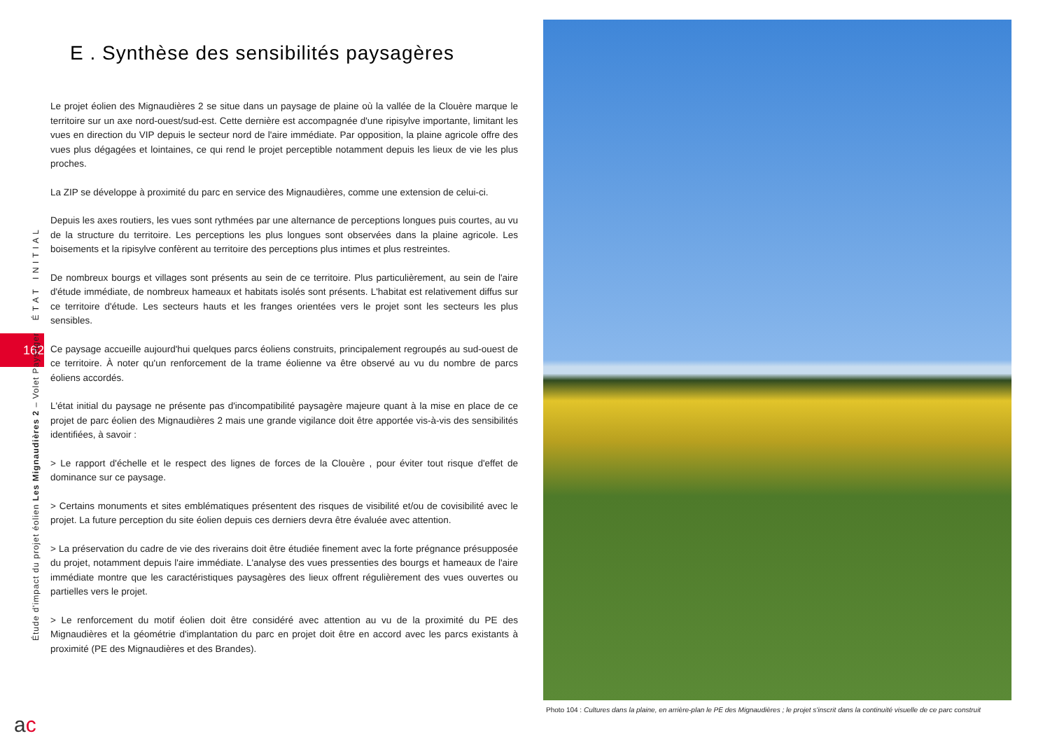E . Synthèse des sensibilités paysagères
Le projet éolien des Mignaudières 2 se situe dans un paysage de plaine où la vallée de la Clouère marque le territoire sur un axe nord-ouest/sud-est. Cette dernière est accompagnée d'une ripisylve importante, limitant les vues en direction du VIP depuis le secteur nord de l'aire immédiate. Par opposition, la plaine agricole offre des vues plus dégagées et lointaines, ce qui rend le projet perceptible notamment depuis les lieux de vie les plus proches.
La ZIP se développe à proximité du parc en service des Mignaudières, comme une extension de celui-ci.
Depuis les axes routiers, les vues sont rythmées par une alternance de perceptions longues puis courtes, au vu de la structure du territoire. Les perceptions les plus longues sont observées dans la plaine agricole. Les boisements et la ripisylve confèrent au territoire des perceptions plus intimes et plus restreintes.
De nombreux bourgs et villages sont présents au sein de ce territoire. Plus particulièrement, au sein de l'aire d'étude immédiate, de nombreux hameaux et habitats isolés sont présents. L'habitat est relativement diffus sur ce territoire d'étude. Les secteurs hauts et les franges orientées vers le projet sont les secteurs les plus sensibles.
Ce paysage accueille aujourd'hui quelques parcs éoliens construits, principalement regroupés au sud-ouest de ce territoire. À noter qu'un renforcement de la trame éolienne va être observé au vu du nombre de parcs éoliens accordés.
L'état initial du paysage ne présente pas d'incompatibilité paysagère majeure quant à la mise en place de ce projet de parc éolien des Mignaudières 2 mais une grande vigilance doit être apportée vis-à-vis des sensibilités identifiées, à savoir :
> Le rapport d'échelle et le respect des lignes de forces de la Clouère , pour éviter tout risque d'effet de dominance sur ce paysage.
> Certains monuments et sites emblématiques présentent des risques de visibilité et/ou de covisibilité avec le projet. La future perception du site éolien depuis ces derniers devra être évaluée avec attention.
> La préservation du cadre de vie des riverains doit être étudiée finement avec la forte prégnance présupposée du projet, notamment depuis l'aire immédiate. L'analyse des vues pressenties des bourgs et hameaux de l'aire immédiate montre que les caractéristiques paysagères des lieux offrent régulièrement des vues ouvertes ou partielles vers le projet.
> Le renforcement du motif éolien doit être considéré avec attention au vu de la proximité du PE des Mignaudières et la géométrie d'implantation du parc en projet doit être en accord avec les parcs existants à proximité (PE des Mignaudières et des Brandes).
162
Étude d'impact du projet éolien Les Mignaudières 2 – Volet Paysager É T A T I N I T I A L
Photo 104 : Cultures dans la plaine, en arrière-plan le PE des Mignaudières ; le projet s'inscrit dans la continuité visuelle de ce parc construit
ac